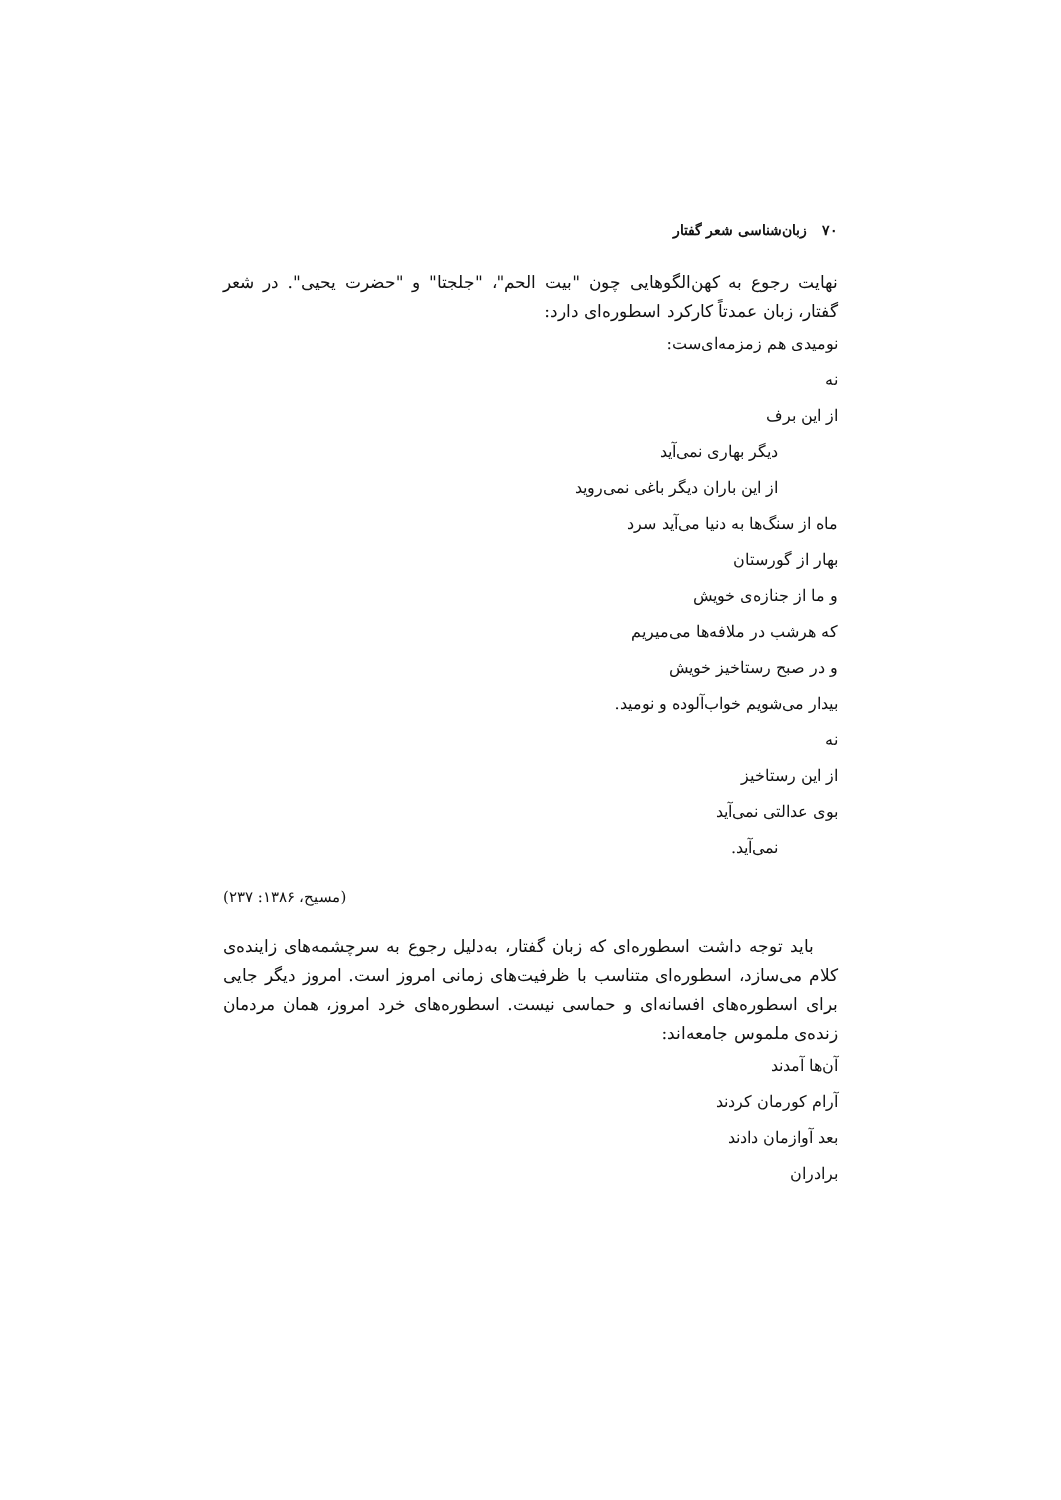۷۰ زبان‌شناسی شعر گفتار
نهایت رجوع به کهن‌الگوهایی چون "بیت الحم"، "جلجتا" و "حضرت یحیی". در شعر گفتار، زبان عمدتاً کارکرد اسطوره‌ای دارد:
نومیدی هم زمزمه‌ای‌ست:
نه
از این برف
دیگر بهاری نمی‌آید
از این باران دیگر باغی نمی‌روید
ماه از سنگ‌ها به دنیا می‌آید سرد
بهار از گورستان
و ما از جنازه‌ی خویش
که هرشب در ملافه‌ها می‌میریم
و در صبح رستاخیز خویش
بیدار می‌شویم خواب‌آلوده و نومید.
نه
از این رستاخیز
بوی عدالتی نمی‌آید
نمی‌آید.
(مسیح، ۱۳۸۶: ۲۳۷)
باید توجه داشت اسطوره‌ای که زبان گفتار، به‌دلیل رجوع به سرچشمه‌های زاینده‌ی کلام می‌سازد، اسطوره‌ای متناسب با ظرفیت‌های زمانی امروز است. امروز دیگر جایی برای اسطوره‌های افسانه‌ای و حماسی نیست. اسطوره‌های خرد امروز، همان مردمان زنده‌ی ملموس جامعه‌اند:
آن‌ها آمدند
آرام کورمان کردند
بعد آوازمان دادند
برادران